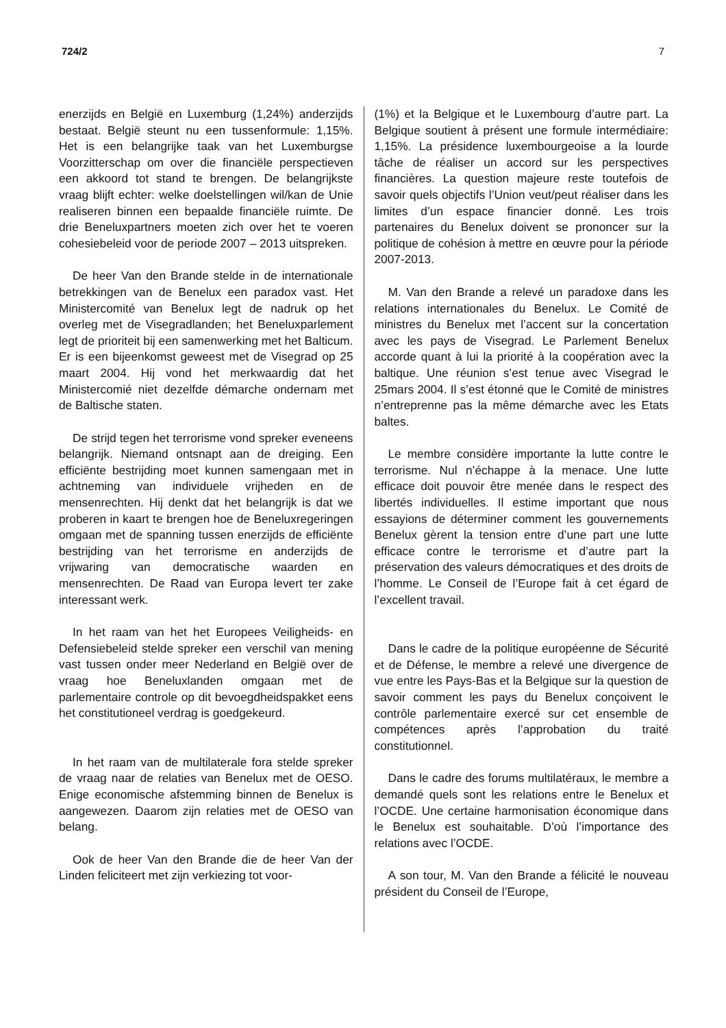724/2 7
enerzijds en België en Luxemburg (1,24%) anderzijds bestaat. België steunt nu een tussenformule: 1,15%. Het is een belangrijke taak van het Luxemburgse Voorzitterschap om over die financiële perspectieven een akkoord tot stand te brengen. De belangrijkste vraag blijft echter: welke doelstellingen wil/kan de Unie realiseren binnen een bepaalde financiële ruimte. De drie Beneluxpartners moeten zich over het te voeren cohesiebeleid voor de periode 2007 – 2013 uitspreken.
De heer Van den Brande stelde in de internationale betrekkingen van de Benelux een paradox vast. Het Ministercomité van Benelux legt de nadruk op het overleg met de Visegradlanden; het Beneluxparlement legt de prioriteit bij een samenwerking met het Balticum. Er is een bijeenkomst geweest met de Visegrad op 25 maart 2004. Hij vond het merkwaardig dat het Ministercomié niet dezelfde démarche ondernam met de Baltische staten.
De strijd tegen het terrorisme vond spreker eveneens belangrijk. Niemand ontsnapt aan de dreiging. Een efficiënte bestrijding moet kunnen samengaan met in achtneming van individuele vrijheden en de mensenrechten. Hij denkt dat het belangrijk is dat we proberen in kaart te brengen hoe de Beneluxregeringen omgaan met de spanning tussen enerzijds de efficiënte bestrijding van het terrorisme en anderzijds de vrijwaring van democratische waarden en mensenrechten. De Raad van Europa levert ter zake interessant werk.
In het raam van het het Europees Veiligheids- en Defensiebeleid stelde spreker een verschil van mening vast tussen onder meer Nederland en België over de vraag hoe Beneluxlanden omgaan met de parlementaire controle op dit bevoegdheidspakket eens het constitutioneel verdrag is goedgekeurd.
In het raam van de multilaterale fora stelde spreker de vraag naar de relaties van Benelux met de OESO. Enige economische afstemming binnen de Benelux is aangewezen. Daarom zijn relaties met de OESO van belang.
Ook de heer Van den Brande die de heer Van der Linden feliciteert met zijn verkiezing tot voor-
(1%) et la Belgique et le Luxembourg d’autre part. La Belgique soutient à présent une formule intermédiaire: 1,15%. La présidence luxembourgeoise a la lourde tâche de réaliser un accord sur les perspectives financières. La question majeure reste toutefois de savoir quels objectifs l’Union veut/peut réaliser dans les limites d’un espace financier donné. Les trois partenaires du Benelux doivent se prononcer sur la politique de cohésion à mettre en œuvre pour la période 2007-2013.
M. Van den Brande a relevé un paradoxe dans les relations internationales du Benelux. Le Comité de ministres du Benelux met l’accent sur la concertation avec les pays de Visegrad. Le Parlement Benelux accorde quant à lui la priorité à la coopération avec la baltique. Une réunion s’est tenue avec Visegrad le 25mars 2004. Il s’est étonné que le Comité de ministres n’entreprenne pas la même démarche avec les Etats baltes.
Le membre considère importante la lutte contre le terrorisme. Nul n’échappe à la menace. Une lutte efficace doit pouvoir être menée dans le respect des libertés individuelles. Il estime important que nous essayions de déterminer comment les gouvernements Benelux gèrent la tension entre d’une part une lutte efficace contre le terrorisme et d’autre part la préservation des valeurs démocratiques et des droits de l’homme. Le Conseil de l’Europe fait à cet égard de l’excellent travail.
Dans le cadre de la politique européenne de Sécurité et de Défense, le membre a relevé une divergence de vue entre les Pays-Bas et la Belgique sur la question de savoir comment les pays du Benelux conçoivent le contrôle parlementaire exercé sur cet ensemble de compétences après l’approbation du traité constitutionnel.
Dans le cadre des forums multilatéraux, le membre a demandé quels sont les relations entre le Benelux et l’OCDE. Une certaine harmonisation économique dans le Benelux est souhaitable. D’où l’importance des relations avec l’OCDE.
A son tour, M. Van den Brande a félicité le nouveau président du Conseil de l’Europe,